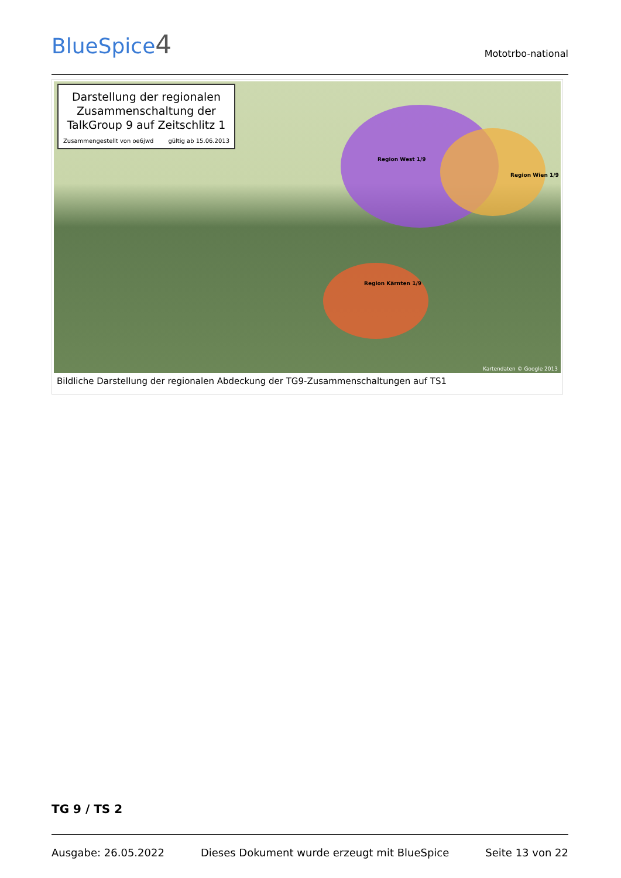BlueSpice4
Mototrbo-national
Darstellung der regionalen
Zusammenschaltung der
TalkGroup 9 auf Zeitschlitz 1
Zusammengestellt von oe6jwd gültig ab 15.06.2013
Region West 1/9
Region Wien 1/9
Region Kärnten 1/9
Kartendaten © Google 2013
Bildliche Darstellung der regionalen Abdeckung der TG9-Zusammenschaltungen auf TS1
TG 9 / TS 2
Ausgabe: 26.05.2022 Dieses Dokument wurde erzeugt mit BlueSpice Seite 13 von 22